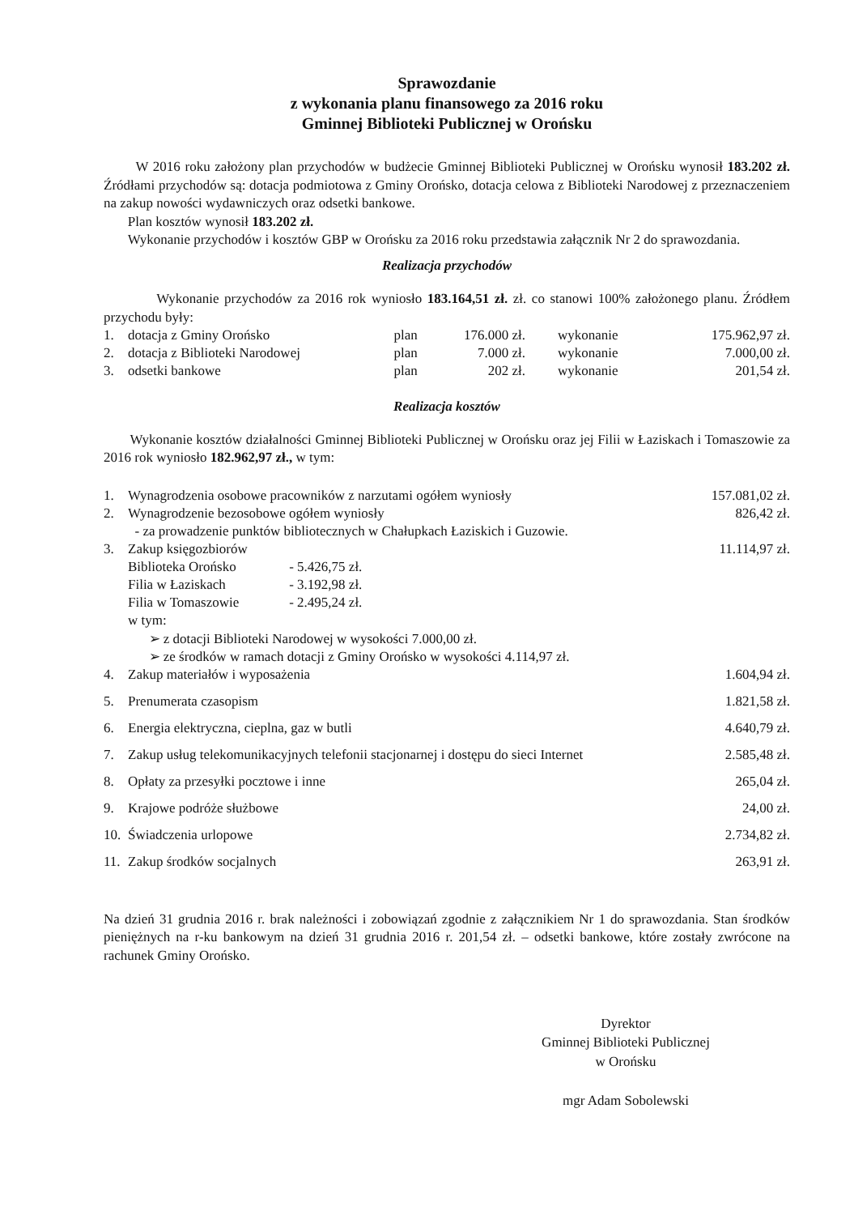Sprawozdanie
z wykonania planu finansowego za 2016 roku
Gminnej Biblioteki Publicznej w Orońsku
W 2016 roku założony plan przychodów w budżecie Gminnej Biblioteki Publicznej w Orońsku wynosił 183.202 zł. Źródłami przychodów są: dotacja podmiotowa z Gminy Orońsko, dotacja celowa z Biblioteki Narodowej z przeznaczeniem na zakup nowości wydawniczych oraz odsetki bankowe.
Plan kosztów wynosił 183.202 zł.
Wykonanie przychodów i kosztów GBP w Orońsku za 2016 roku przedstawia załącznik Nr 2 do sprawozdania.
Realizacja przychodów
Wykonanie przychodów za 2016 rok wyniosło 183.164,51 zł. zł. co stanowi 100% założonego planu. Źródłem przychodu były:
| 1. | dotacja z Gminy Orońsko | plan | 176.000 zł. | wykonanie | 175.962,97 zł. |
| 2. | dotacja z Biblioteki Narodowej | plan | 7.000 zł. | wykonanie | 7.000,00 zł. |
| 3. | odsetki bankowe | plan | 202 zł. | wykonanie | 201,54 zł. |
Realizacja kosztów
Wykonanie kosztów działalności Gminnej Biblioteki Publicznej w Orońsku oraz jej Filii w Łaziskach i Tomaszowie za 2016 rok wyniosło 182.962,97 zł., w tym:
| 1. | Wynagrodzenia osobowe pracowników z narzutami ogółem wyniosły | 157.081,02 zł. |
| 2. | Wynagrodzenie bezosobowe ogółem wyniosły - za prowadzenie punktów bibliotecznych w Chałupkach Łaziskich i Guzowie. | 826,42 zł. |
| 3. | Zakup księgozbiorów / Biblioteka Orońsko / - 5.426,75 zł. / / Filia w Łaziskach / - 3.192,98 zł. / / Filia w Tomaszowie / - 2.495,24 zł. / w tym: ➢ z dotacji Biblioteki Narodowej w wysokości 7.000,00 zł. ➢ ze środków w ramach dotacji z Gminy Orońsko w wysokości 4.114,97 zł. | 11.114,97 zł. |
| 4. | Zakup materiałów i wyposażenia | 1.604,94 zł. |
| 5. | Prenumerata czasopism | 1.821,58 zł. |
| 6. | Energia elektryczna, cieplna, gaz w butli | 4.640,79 zł. |
| 7. | Zakup usług telekomunikacyjnych telefonii stacjonarnej i dostępu do sieci Internet | 2.585,48 zł. |
| 8. | Opłaty za przesyłki pocztowe i inne | 265,04 zł. |
| 9. | Krajowe podróże służbowe | 24,00 zł. |
| 10. | Świadczenia urlopowe | 2.734,82 zł. |
| 11. | Zakup środków socjalnych | 263,91 zł. |
Na dzień 31 grudnia 2016 r. brak należności i zobowiązań zgodnie z załącznikiem Nr 1 do sprawozdania. Stan środków pieniężnych na r-ku bankowym na dzień 31 grudnia 2016 r. 201,54 zł. – odsetki bankowe, które zostały zwrócone na rachunek Gminy Orońsko.
Dyrektor
Gminnej Biblioteki Publicznej
w Orońsku
mgr Adam Sobolewski